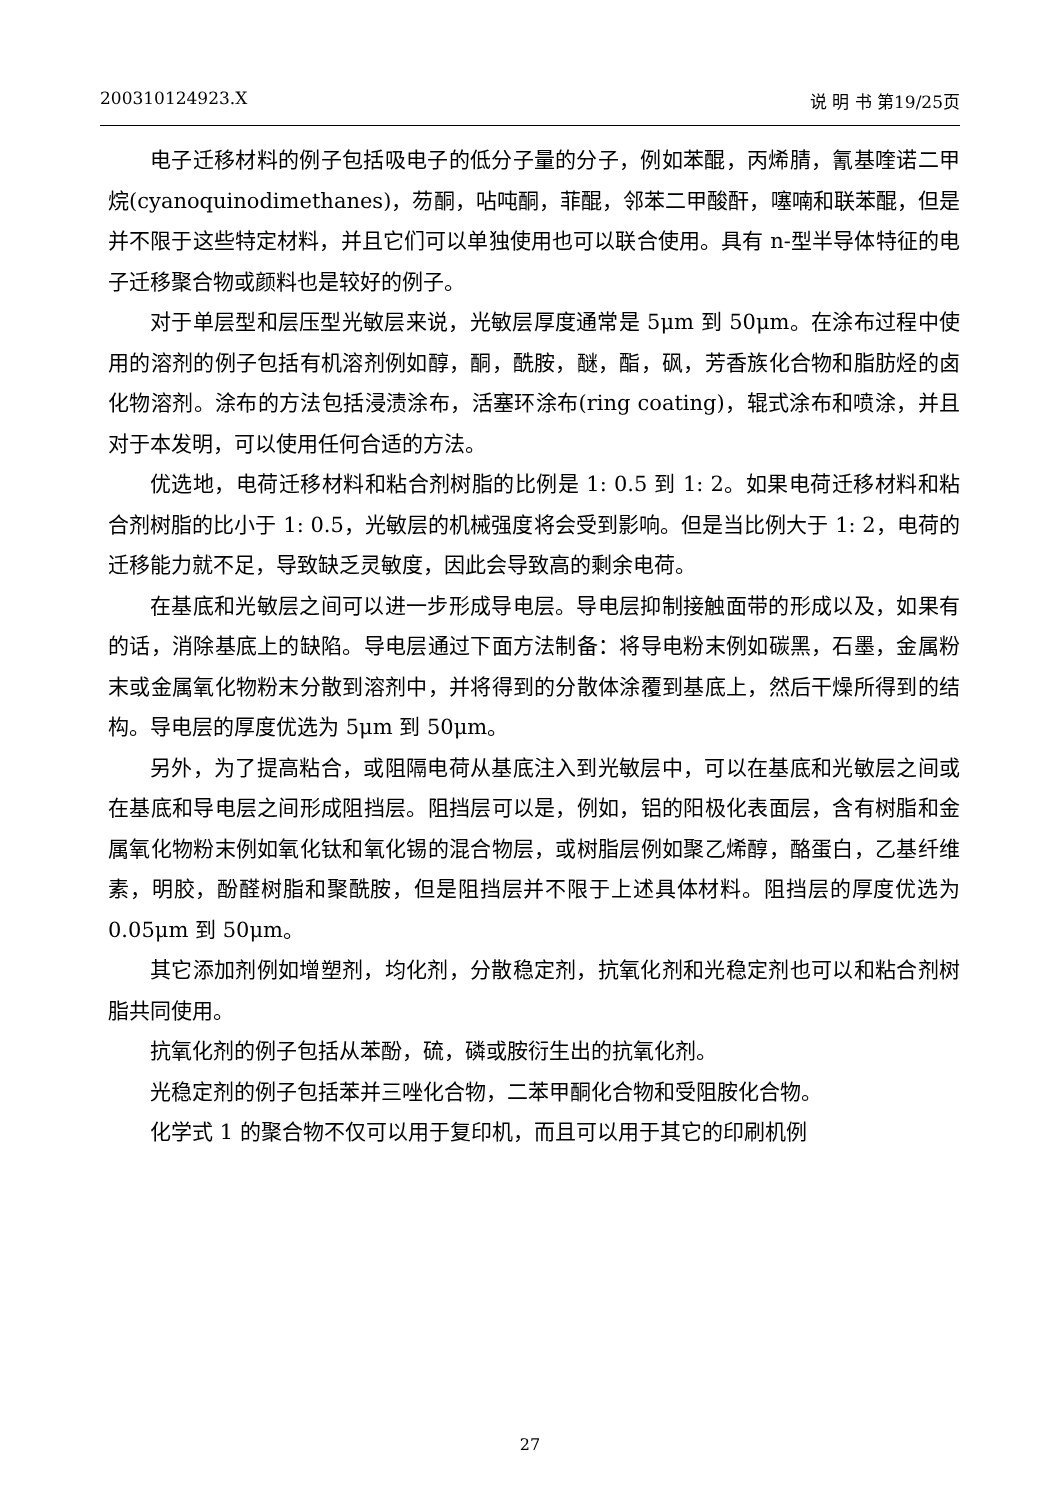200310124923.X 说 明 书 第19/25页
电子迁移材料的例子包括吸电子的低分子量的分子，例如苯醌，丙烯腈，氰基喹诺二甲烷(cyanoquinodimethanes)，芴酮，呫吨酮，菲醌，邻苯二甲酸酐，噻喃和联苯醌，但是并不限于这些特定材料，并且它们可以单独使用也可以联合使用。具有 n-型半导体特征的电子迁移聚合物或颜料也是较好的例子。
对于单层型和层压型光敏层来说，光敏层厚度通常是 5μm 到 50μm。在涂布过程中使用的溶剂的例子包括有机溶剂例如醇，酮，酰胺，醚，酯，砜，芳香族化合物和脂肪烃的卤化物溶剂。涂布的方法包括浸渍涂布，活塞环涂布(ring coating)，辊式涂布和喷涂，并且对于本发明，可以使用任何合适的方法。
优选地，电荷迁移材料和粘合剂树脂的比例是 1: 0.5 到 1: 2。如果电荷迁移材料和粘合剂树脂的比小于 1: 0.5，光敏层的机械强度将会受到影响。但是当比例大于 1: 2，电荷的迁移能力就不足，导致缺乏灵敏度，因此会导致高的剩余电荷。
在基底和光敏层之间可以进一步形成导电层。导电层抑制接触面带的形成以及，如果有的话，消除基底上的缺陷。导电层通过下面方法制备：将导电粉末例如碳黑，石墨，金属粉末或金属氧化物粉末分散到溶剂中，并将得到的分散体涂覆到基底上，然后干燥所得到的结构。导电层的厚度优选为 5μm 到 50μm。
另外，为了提高粘合，或阻隔电荷从基底注入到光敏层中，可以在基底和光敏层之间或在基底和导电层之间形成阻挡层。阻挡层可以是，例如，铝的阳极化表面层，含有树脂和金属氧化物粉末例如氧化钛和氧化锡的混合物层，或树脂层例如聚乙烯醇，酪蛋白，乙基纤维素，明胶，酚醛树脂和聚酰胺，但是阻挡层并不限于上述具体材料。阻挡层的厚度优选为 0.05μm 到 50μm。
其它添加剂例如增塑剂，均化剂，分散稳定剂，抗氧化剂和光稳定剂也可以和粘合剂树脂共同使用。
抗氧化剂的例子包括从苯酚，硫，磷或胺衍生出的抗氧化剂。
光稳定剂的例子包括苯并三唑化合物，二苯甲酮化合物和受阻胺化合物。
化学式 1 的聚合物不仅可以用于复印机，而且可以用于其它的印刷机例
27